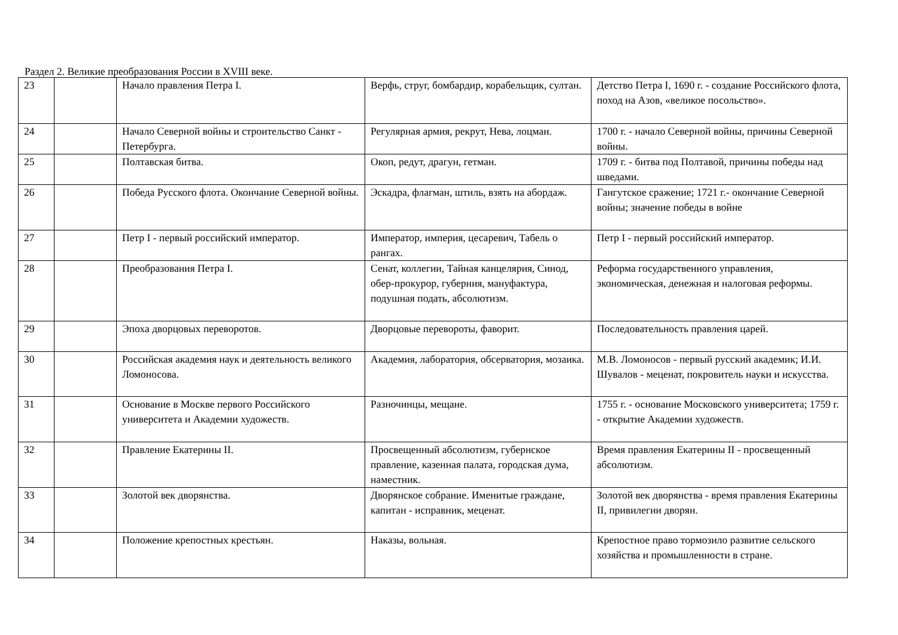Раздел 2. Великие преобразования России в XVIII веке.
| 23 | | Начало правления Петра I. | Верфь, струг, бомбардир, корабельщик, султан. | Детство Петра I, 1690 г. - создание Российского флота, поход на Азов, «великое посольство». |
| 24 | | Начало Северной войны и строительство Санкт - Петербурга. | Регулярная армия, рекрут, Нева, лоцман. | 1700 г. - начало Северной войны, причины Северной войны. |
| 25 | | Полтавская битва. | Окоп, редут, драгун, гетман. | 1709 г. - битва под Полтавой, причины победы над шведами. |
| 26 | | Победа Русского флота. Окончание Северной войны. | Эскадра, флагман, штиль, взять на абордаж. | Гангутское сражение; 1721 г.- окончание Северной войны; значение победы в войне |
| 27 | | Петр I - первый российский император. | Император, империя, цесаревич, Табель о рангах. | Петр I - первый российский император. |
| 28 | | Преобразования Петра I. | Сенат, коллегии, Тайная канцелярия, Синод, обер-прокурор, губерния, мануфактура, подушная подать, абсолютизм. | Реформа государственного управления, экономическая, денежная и налоговая реформы. |
| 29 | | Эпоха дворцовых переворотов. | Дворцовые перевороты, фаворит. | Последовательность правления царей. |
| 30 | | Российская академия наук и деятельность великого Ломоносова. | Академия, лаборатория, обсерватория, мозаика. | М.В. Ломоносов - первый русский академик; И.И. Шувалов - меценат, покровитель науки и искусства. |
| 31 | | Основание в Москве первого Российского университета и Академии художеств. | Разночинцы, мещане. | 1755 г. - основание Московского университета; 1759 г. - открытие Академии художеств. |
| 32 | | Правление Екатерины II. | Просвещенный абсолютизм, губернское правление, казенная палата, городская дума, наместник. | Время правления Екатерины II - просвещенный абсолютизм. |
| 33 | | Золотой век дворянства. | Дворянское собрание. Именитые граждане, капитан - исправник, меценат. | Золотой век дворянства - время правления Екатерины II, привилегии дворян. |
| 34 | | Положение крепостных крестьян. | Наказы, вольная. | Крепостное право тормозило развитие сельского хозяйства и промышленности в стране. |